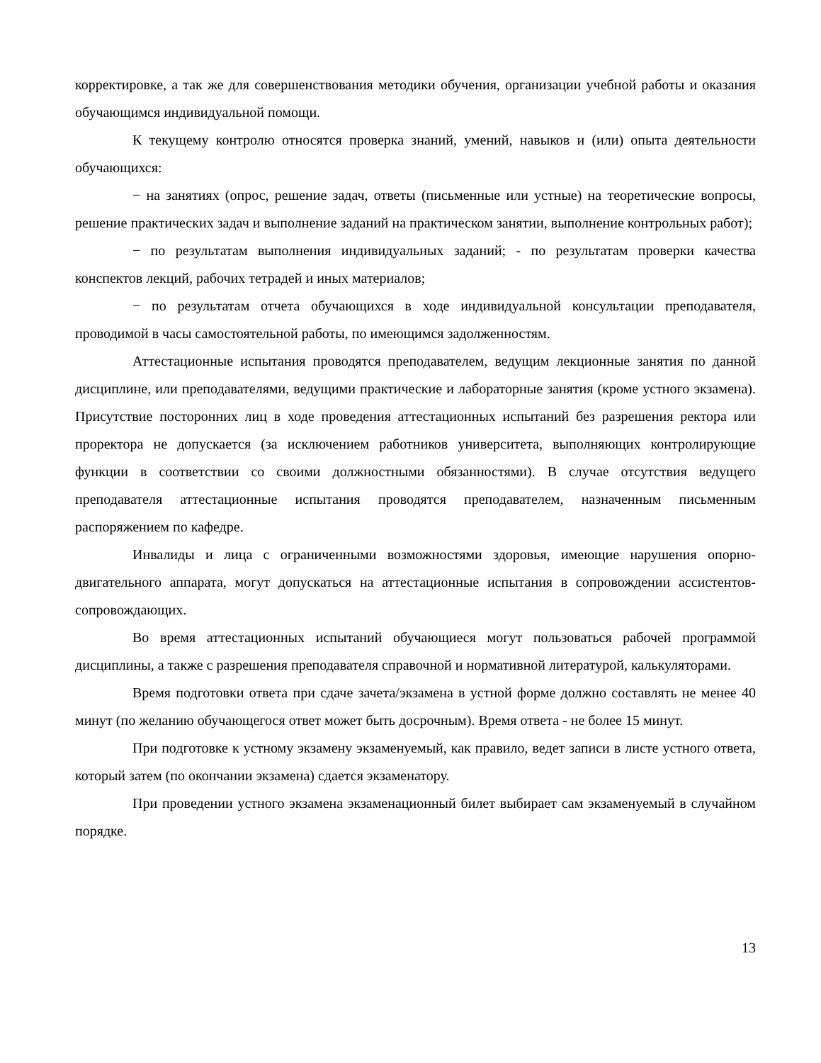корректировке, а так же для совершенствования методики обучения, организации учебной работы и оказания обучающимся индивидуальной помощи.
К текущему контролю относятся проверка знаний, умений, навыков и (или) опыта деятельности обучающихся:
− на занятиях (опрос, решение задач, ответы (письменные или устные) на теоретические вопросы, решение практических задач и выполнение заданий на практическом занятии, выполнение контрольных работ);
− по результатам выполнения индивидуальных заданий; - по результатам проверки качества конспектов лекций, рабочих тетрадей и иных материалов;
− по результатам отчета обучающихся в ходе индивидуальной консультации преподавателя, проводимой в часы самостоятельной работы, по имеющимся задолженностям.
Аттестационные испытания проводятся преподавателем, ведущим лекционные занятия по данной дисциплине, или преподавателями, ведущими практические и лабораторные занятия (кроме устного экзамена). Присутствие посторонних лиц в ходе проведения аттестационных испытаний без разрешения ректора или проректора не допускается (за исключением работников университета, выполняющих контролирующие функции в соответствии со своими должностными обязанностями). В случае отсутствия ведущего преподавателя аттестационные испытания проводятся преподавателем, назначенным письменным распоряжением по кафедре.
Инвалиды и лица с ограниченными возможностями здоровья, имеющие нарушения опорно- двигательного аппарата, могут допускаться на аттестационные испытания в сопровождении ассистентов-сопровождающих.
Во время аттестационных испытаний обучающиеся могут пользоваться рабочей программой дисциплины, а также с разрешения преподавателя справочной и нормативной литературой, калькуляторами.
Время подготовки ответа при сдаче зачета/экзамена в устной форме должно составлять не менее 40 минут (по желанию обучающегося ответ может быть досрочным). Время ответа - не более 15 минут.
При подготовке к устному экзамену экзаменуемый, как правило, ведет записи в листе устного ответа, который затем (по окончании экзамена) сдается экзаменатору.
При проведении устного экзамена экзаменационный билет выбирает сам экзаменуемый в случайном порядке.
13